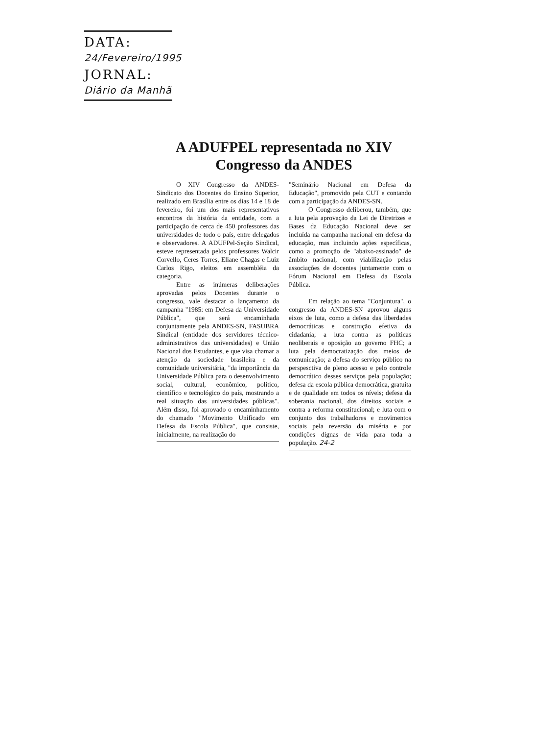DATA: 24/Fevereiro/1995
JORNAL: Diário da Manhã
A ADUFPEL representada no XIV Congresso da ANDES
O XIV Congresso da ANDES-Sindicato dos Docentes do Ensino Superior, realizado em Brasília entre os dias 14 e 18 de fevereiro, foi um dos mais representativos encontros da história da entidade, com a participação de cerca de 450 professores das universidades de todo o país, entre delegados e observadores. A ADUFPel-Seção Sindical, esteve representada pelos professores Walcir Corvello, Ceres Torres, Eliane Chagas e Luiz Carlos Rigo, eleitos em assembléia da categoria.
Entre as inúmeras deliberações aprovadas pelos Docentes durante o congresso, vale destacar o lançamento da campanha "1985: em Defesa da Universidade Pública", que será encaminhada conjuntamente pela ANDES-SN, FASUBRA Sindical (entidade dos servidores técnico-administrativos das universidades) e União Nacional dos Estudantes, e que visa chamar a atenção da sociedade brasileira e da comunidade universitária, "da importância da Universidade Pública para o desenvolvimento social, cultural, econômico, político, científico e tecnológico do país, mostrando a real situação das universidades públicas". Além disso, foi aprovado o encaminhamento do chamado "Movimento Unificado em Defesa da Escola Pública", que consiste, inicialmente, na realização do
"Seminário Nacional em Defesa da Educação", promovido pela CUT e contando com a participação da ANDES-SN.
O Congresso deliberou, também, que a luta pela aprovação da Lei de Diretrizes e Bases da Educação Nacional deve ser incluída na campanha nacional em defesa da educação, mas incluindo ações específicas, como a promoção de "abaixo-assinado" de âmbito nacional, com viabilização pelas associações de docentes juntamente com o Fórum Nacional em Defesa da Escola Pública.
Em relação ao tema "Conjuntura", o congresso da ANDES-SN aprovou alguns eixos de luta, como a defesa das liberdades democráticas e construção efetiva da cidadania; a luta contra as políticas neoliberais e oposição ao governo FHC; a luta pela democratização dos meios de comunicação; a defesa do serviço público na perspesctiva de pleno acesso e pelo controle democrático desses serviços pela população; defesa da escola pública democrática, gratuita e de qualidade em todos os níveis; defesa da soberania nacional, dos direitos sociais e contra a reforma constitucional; e luta com o conjunto dos trabalhadores e movimentos sociais pela reversão da miséria e por condições dignas de vida para toda a população. 24-2